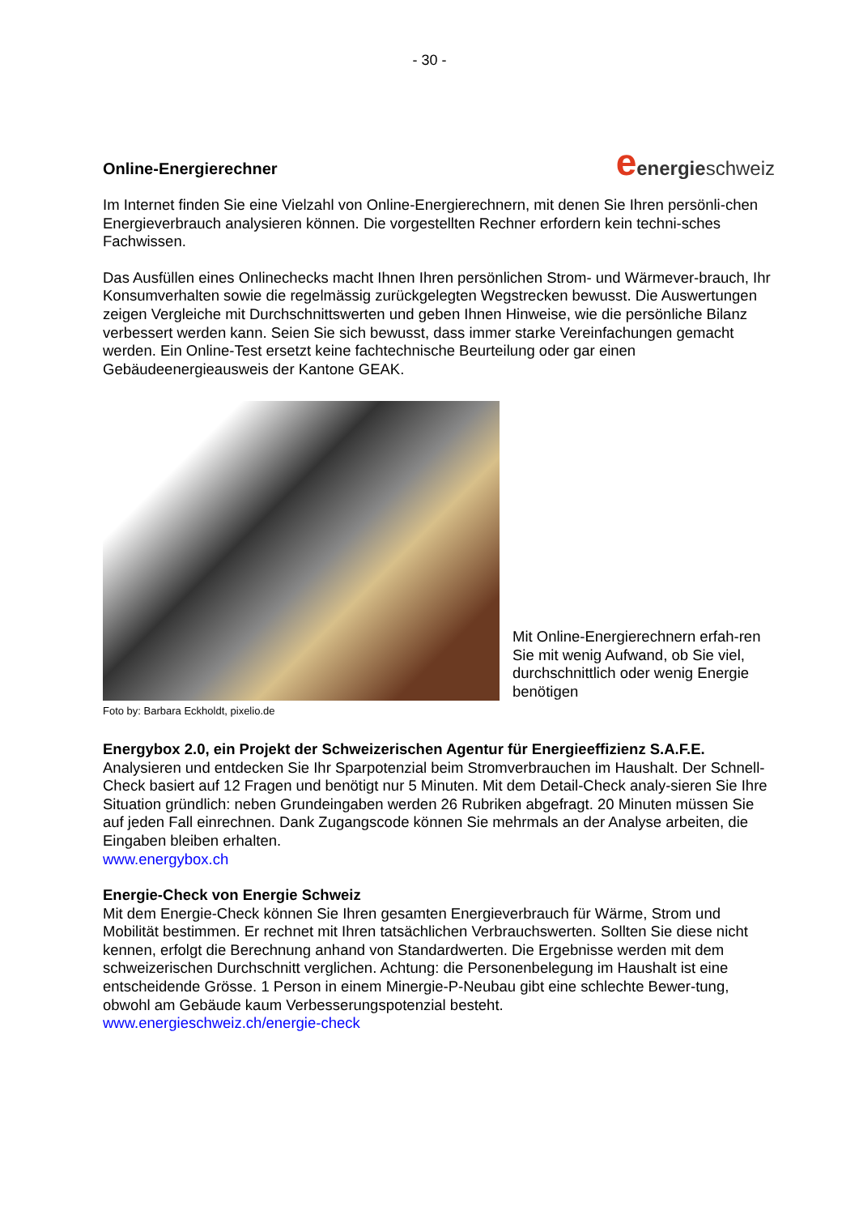- 30 -
Online-Energierechner
eenergieschweiz
Im Internet finden Sie eine Vielzahl von Online-Energierechnern, mit denen Sie Ihren persönli-chen Energieverbrauch analysieren können. Die vorgestellten Rechner erfordern kein techni-sches Fachwissen.
Das Ausfüllen eines Onlinechecks macht Ihnen Ihren persönlichen Strom- und Wärmever-brauch, Ihr Konsumverhalten sowie die regelmässig zurückgelegten Wegstrecken bewusst. Die Auswertungen zeigen Vergleiche mit Durchschnittswerten und geben Ihnen Hinweise, wie die persönliche Bilanz verbessert werden kann. Seien Sie sich bewusst, dass immer starke Vereinfachungen gemacht werden. Ein Online-Test ersetzt keine fachtechnische Beurteilung oder gar einen Gebäudeenergieausweis der Kantone GEAK.
Mit Online-Energierechnern erfah-ren Sie mit wenig Aufwand, ob Sie viel, durchschnittlich oder wenig Energie benötigen
Foto by: Barbara Eckholdt, pixelio.de
Energybox 2.0, ein Projekt der Schweizerischen Agentur für Energieeffizienz S.A.F.E.
Analysieren und entdecken Sie Ihr Sparpotenzial beim Stromverbrauchen im Haushalt. Der Schnell-Check basiert auf 12 Fragen und benötigt nur 5 Minuten. Mit dem Detail-Check analy-sieren Sie Ihre Situation gründlich: neben Grundeingaben werden 26 Rubriken abgefragt. 20 Minuten müssen Sie auf jeden Fall einrechnen. Dank Zugangscode können Sie mehrmals an der Analyse arbeiten, die Eingaben bleiben erhalten.
www.energybox.ch
Energie-Check von Energie Schweiz
Mit dem Energie-Check können Sie Ihren gesamten Energieverbrauch für Wärme, Strom und Mobilität bestimmen. Er rechnet mit Ihren tatsächlichen Verbrauchswerten. Sollten Sie diese nicht kennen, erfolgt die Berechnung anhand von Standardwerten. Die Ergebnisse werden mit dem schweizerischen Durchschnitt verglichen. Achtung: die Personenbelegung im Haushalt ist eine entscheidende Grösse. 1 Person in einem Minergie-P-Neubau gibt eine schlechte Bewer-tung, obwohl am Gebäude kaum Verbesserungspotenzial besteht.
www.energieschweiz.ch/energie-check